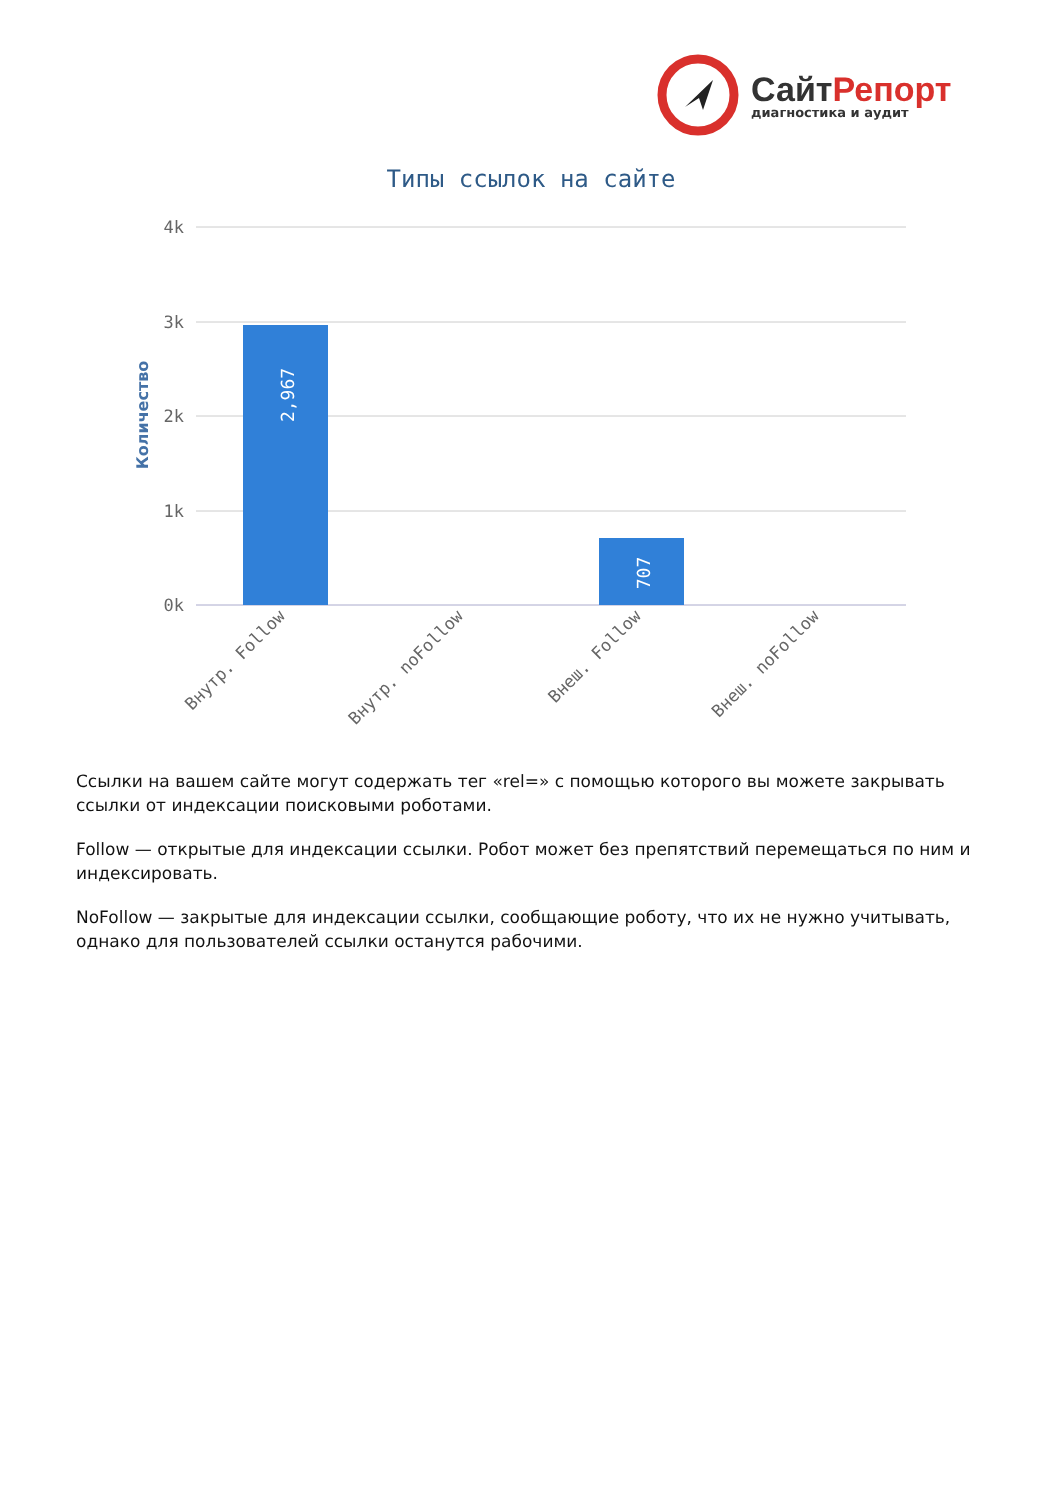СайтРепорт
диагностика и аудит
Типы ссылок на сайте
4k
3k
2k
1k
0k
Количество
2,967
707
Внутр. Follow
Внутр. noFollow
Внеш. Follow
Внеш. noFollow
Ссылки на вашем сайте могут содержать тег «rel=» с помощью которого вы можете закрывать ссылки от индексации поисковыми роботами.
Follow — открытые для индексации ссылки. Робот может без препятствий перемещаться по ним и индексировать.
NoFollow — закрытые для индексации ссылки, сообщающие роботу, что их не нужно учитывать, однако для пользователей ссылки останутся рабочими.